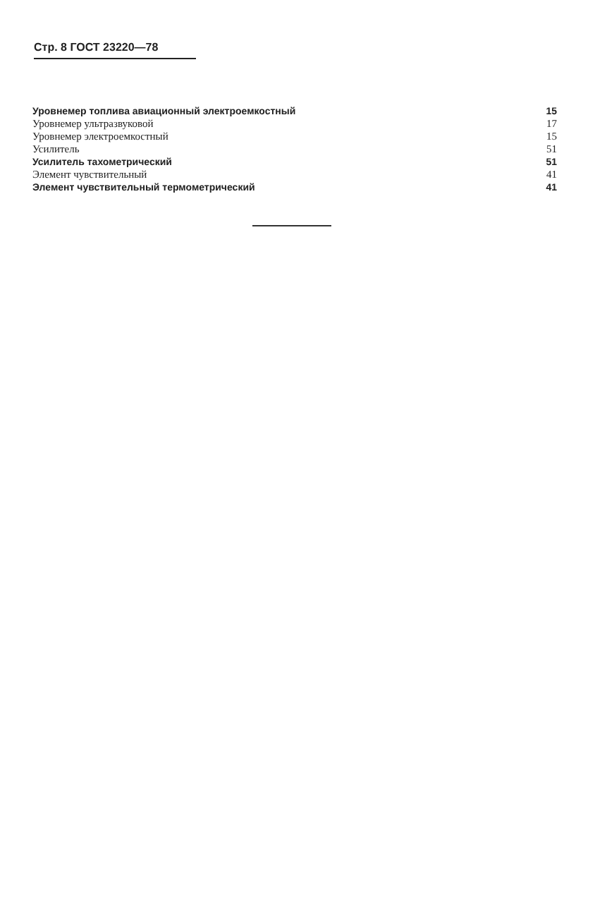Стр. 8 ГОСТ 23220—78
Уровнемер топлива авиационный электроемкостный 15
Уровнемер ультразвуковой 17
Уровнемер электроемкостный 15
Усилитель 51
Усилитель тахометрический 51
Элемент чувствительный 41
Элемент чувствительный термометрический 41